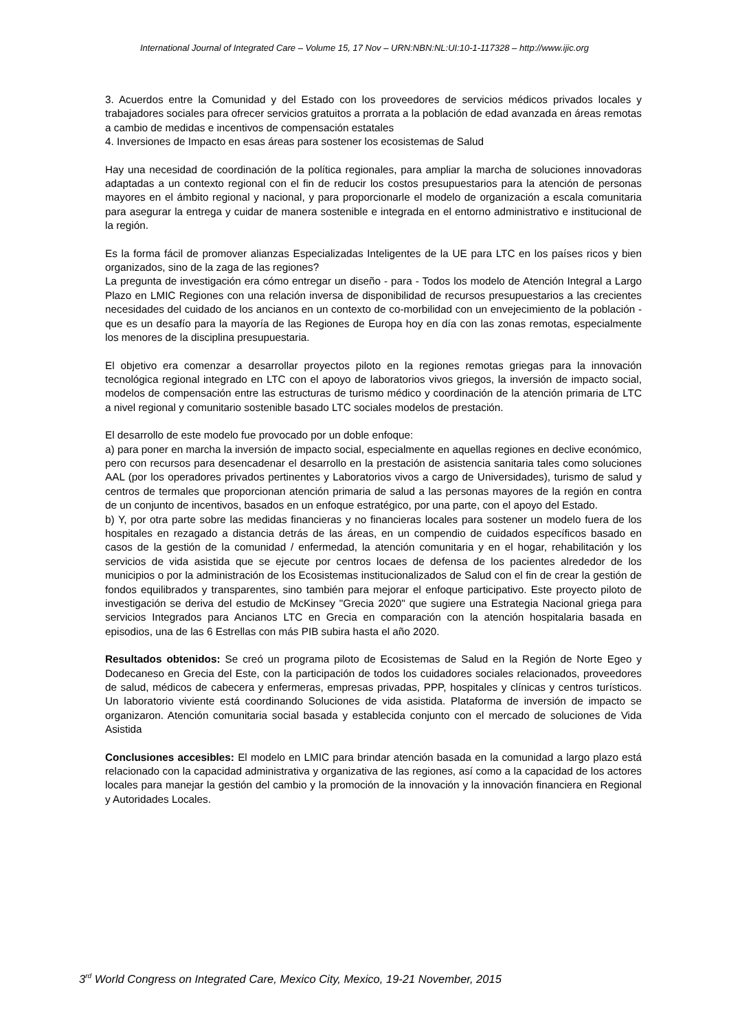International Journal of Integrated Care – Volume 15, 17 Nov – URN:NBN:NL:UI:10-1-117328 – http://www.ijic.org
3. Acuerdos entre la Comunidad y del Estado con los proveedores de servicios médicos privados locales y trabajadores sociales para ofrecer servicios gratuitos a prorrata a la población de edad avanzada en áreas remotas a cambio de medidas e incentivos de compensación estatales
4. Inversiones de Impacto en esas áreas para sostener los ecosistemas de Salud
Hay una necesidad de coordinación de la política regionales, para ampliar la marcha de soluciones innovadoras adaptadas a un contexto regional con el fin de reducir los costos presupuestarios para la atención de personas mayores en el ámbito regional y nacional, y para proporcionarle el modelo de organización a escala comunitaria para asegurar la entrega y cuidar de manera sostenible e integrada en el entorno administrativo e institucional de la región.
Es la forma fácil de promover alianzas Especializadas Inteligentes de la UE para LTC en los países ricos y bien organizados, sino de la zaga de las regiones?
La pregunta de investigación era cómo entregar un diseño - para - Todos los modelo de Atención Integral a Largo Plazo en LMIC Regiones con una relación inversa de disponibilidad de recursos presupuestarios a las crecientes necesidades del cuidado de los ancianos en un contexto de co-morbilidad con un envejecimiento de la población -que es un desafío para la mayoría de las Regiones de Europa hoy en día con las zonas remotas, especialmente los menores de la disciplina presupuestaria.
El objetivo era comenzar a desarrollar proyectos piloto en la regiones remotas griegas para la innovación tecnológica regional integrado en LTC con el apoyo de laboratorios vivos griegos, la inversión de impacto social, modelos de compensación entre las estructuras de turismo médico y coordinación de la atención primaria de LTC a nivel regional y comunitario sostenible basado LTC sociales modelos de prestación.
El desarrollo de este modelo fue provocado por un doble enfoque:
a) para poner en marcha la inversión de impacto social, especialmente en aquellas regiones en declive económico, pero con recursos para desencadenar el desarrollo en la prestación de asistencia sanitaria tales como soluciones AAL (por los operadores privados pertinentes y Laboratorios vivos a cargo de Universidades), turismo de salud y centros de termales que proporcionan atención primaria de salud a las personas mayores de la región en contra de un conjunto de incentivos, basados en un enfoque estratégico, por una parte, con el apoyo del Estado.
b) Y, por otra parte sobre las medidas financieras y no financieras locales para sostener un modelo fuera de los hospitales en rezagado a distancia detrás de las áreas, en un compendio de cuidados específicos basado en casos de la gestión de la comunidad / enfermedad, la atención comunitaria y en el hogar, rehabilitación y los servicios de vida asistida que se ejecute por centros locaes de defensa de los pacientes alrededor de los municipios o por la administración de los Ecosistemas institucionalizados de Salud con el fin de crear la gestión de fondos equilibrados y transparentes, sino también para mejorar el enfoque participativo. Este proyecto piloto de investigación se deriva del estudio de McKinsey "Grecia 2020" que sugiere una Estrategia Nacional griega para servicios Integrados para Ancianos LTC en Grecia en comparación con la atención hospitalaria basada en episodios, una de las 6 Estrellas con más PIB subira hasta el año 2020.
Resultados obtenidos: Se creó un programa piloto de Ecosistemas de Salud en la Región de Norte Egeo y Dodecaneso en Grecia del Este, con la participación de todos los cuidadores sociales relacionados, proveedores de salud, médicos de cabecera y enfermeras, empresas privadas, PPP, hospitales y clínicas y centros turísticos. Un laboratorio viviente está coordinando Soluciones de vida asistida. Plataforma de inversión de impacto se organizaron. Atención comunitaria social basada y establecida conjunto con el mercado de soluciones de Vida Asistida
Conclusiones accesibles: El modelo en LMIC para brindar atención basada en la comunidad a largo plazo está relacionado con la capacidad administrativa y organizativa de las regiones, así como a la capacidad de los actores locales para manejar la gestión del cambio y la promoción de la innovación y la innovación financiera en Regional y Autoridades Locales.
3<sup>rd</sup> World Congress on Integrated Care, Mexico City, Mexico, 19-21 November, 2015